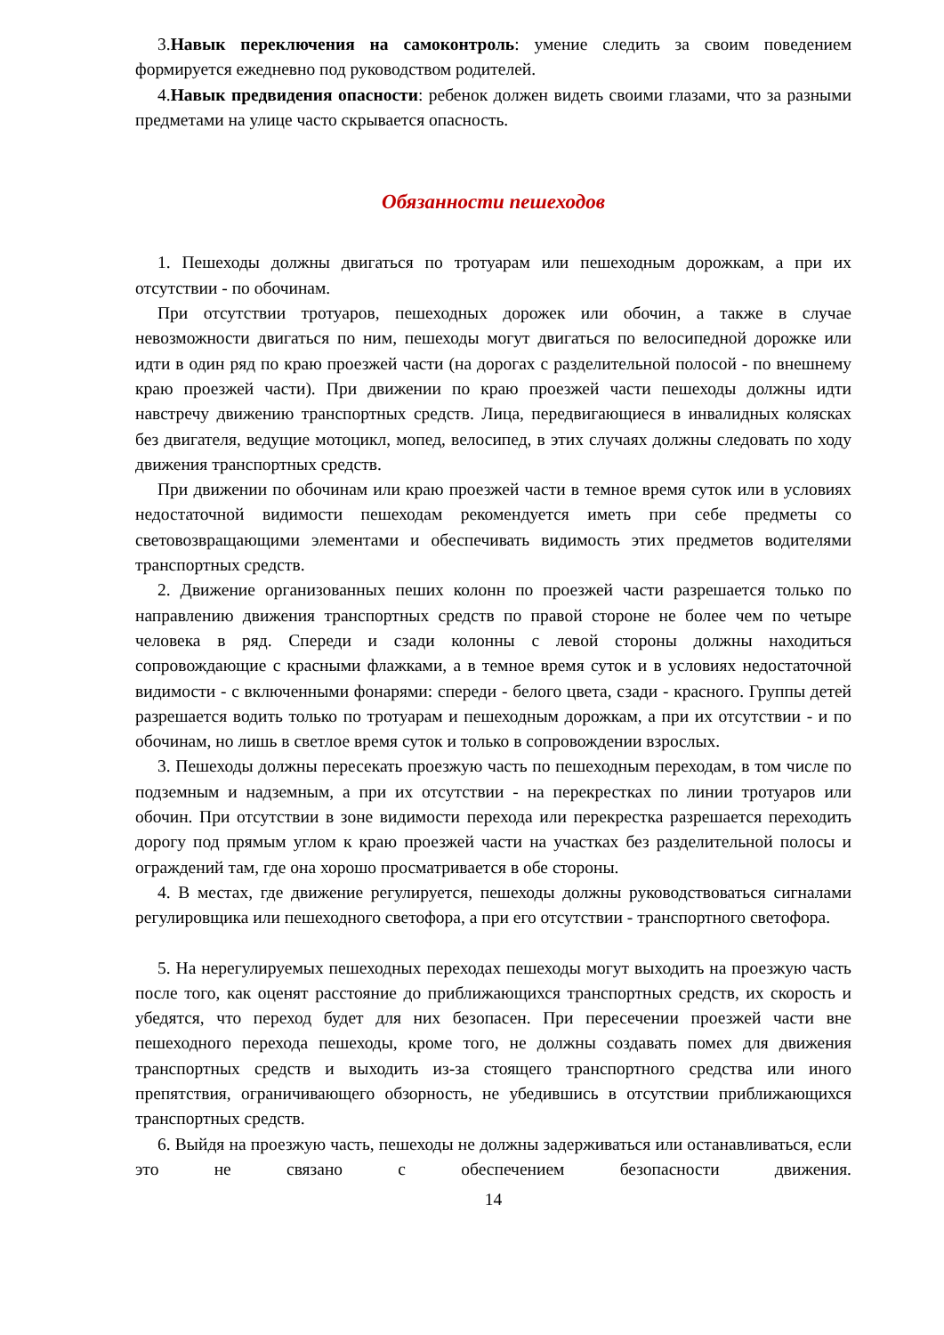3.Навык переключения на самоконтроль: умение следить за своим поведением формируется ежедневно под руководством родителей.
4.Навык предвидения опасности: ребенок должен видеть своими глазами, что за разными предметами на улице часто скрывается опасность.
Обязанности пешеходов
1. Пешеходы должны двигаться по тротуарам или пешеходным дорожкам, а при их отсутствии - по обочинам.
При отсутствии тротуаров, пешеходных дорожек или обочин, а также в случае невозможности двигаться по ним, пешеходы могут двигаться по велосипедной дорожке или идти в один ряд по краю проезжей части (на дорогах с разделительной полосой - по внешнему краю проезжей части). При движении по краю проезжей части пешеходы должны идти навстречу движению транспортных средств. Лица, передвигающиеся в инвалидных колясках без двигателя, ведущие мотоцикл, мопед, велосипед, в этих случаях должны следовать по ходу движения транспортных средств.
При движении по обочинам или краю проезжей части в темное время суток или в условиях недостаточной видимости пешеходам рекомендуется иметь при себе предметы со световозвращающими элементами и обеспечивать видимость этих предметов водителями транспортных средств.
2. Движение организованных пеших колонн по проезжей части разрешается только по направлению движения транспортных средств по правой стороне не более чем по четыре человека в ряд. Спереди и сзади колонны с левой стороны должны находиться сопровождающие с красными флажками, а в темное время суток и в условиях недостаточной видимости - с включенными фонарями: спереди - белого цвета, сзади - красного. Группы детей разрешается водить только по тротуарам и пешеходным дорожкам, а при их отсутствии - и по обочинам, но лишь в светлое время суток и только в сопровождении взрослых.
3. Пешеходы должны пересекать проезжую часть по пешеходным переходам, в том числе по подземным и надземным, а при их отсутствии - на перекрестках по линии тротуаров или обочин. При отсутствии в зоне видимости перехода или перекрестка разрешается переходить дорогу под прямым углом к краю проезжей части на участках без разделительной полосы и ограждений там, где она хорошо просматривается в обе стороны.
4. В местах, где движение регулируется, пешеходы должны руководствоваться сигналами регулировщика или пешеходного светофора, а при его отсутствии - транспортного светофора.
5. На нерегулируемых пешеходных переходах пешеходы могут выходить на проезжую часть после того, как оценят расстояние до приближающихся транспортных средств, их скорость и убедятся, что переход будет для них безопасен. При пересечении проезжей части вне пешеходного перехода пешеходы, кроме того, не должны создавать помех для движения транспортных средств и выходить из-за стоящего транспортного средства или иного препятствия, ограничивающего обзорность, не убедившись в отсутствии приближающихся транспортных средств.
6. Выйдя на проезжую часть, пешеходы не должны задерживаться или останавливаться, если это не связано с обеспечением безопасности движения.
14